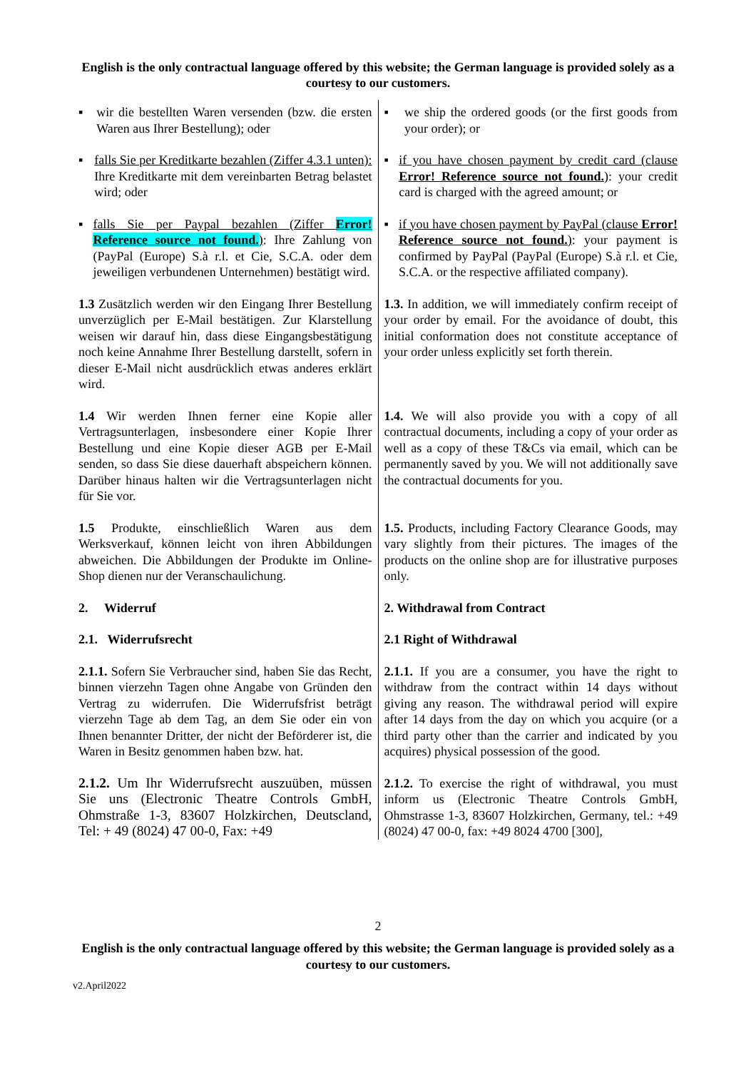English is the only contractual language offered by this website; the German language is provided solely as a courtesy to our customers.
| ▪ wir die bestellten Waren versenden (bzw. die ersten Waren aus Ihrer Bestellung); oder | ▪ we ship the ordered goods (or the first goods from your order); or |
| ▪ falls Sie per Kreditkarte bezahlen (Ziffer 4.3.1 unten): Ihre Kreditkarte mit dem vereinbarten Betrag belastet wird; oder | ▪ if you have chosen payment by credit card (clause Error! Reference source not found. ) : your credit card is charged with the agreed amount; or |
| ▪ falls Sie per Paypal bezahlen (Ziffer Error! Reference source not found. ) : Ihre Zahlung von (PayPal (Europe) S.à r.l. et Cie, S.C.A. oder dem jeweiligen verbundenen Unternehmen) bestätigt wird. | ▪ if you have chosen payment by PayPal (clause Error! Reference source not found. ) : your payment is confirmed by PayPal (PayPal (Europe) S.à r.l. et Cie, S.C.A. or the respective affiliated company). |
| 1.3 Zusätzlich werden wir den Eingang Ihrer Bestellung unverzüglich per E-Mail bestätigen. Zur Klarstellung weisen wir darauf hin, dass diese Eingangsbestätigung noch keine Annahme Ihrer Bestellung darstellt, sofern in dieser E-Mail nicht ausdrücklich etwas anderes erklärt wird. | 1.3. In addition, we will immediately confirm receipt of your order by email. For the avoidance of doubt, this initial conformation does not constitute acceptance of your order unless explicitly set forth therein. |
| 1.4 Wir werden Ihnen ferner eine Kopie aller Vertragsunterlagen, insbesondere einer Kopie Ihrer Bestellung und eine Kopie dieser AGB per E-Mail senden, so dass Sie diese dauerhaft abspeichern können. Darüber hinaus halten wir die Vertragsunterlagen nicht für Sie vor. | 1.4. We will also provide you with a copy of all contractual documents, including a copy of your order as well as a copy of these T&Cs via email, which can be permanently saved by you. We will not additionally save the contractual documents for you. |
| 1.5 Produkte, einschließlich Waren aus dem Werksverkauf, können leicht von ihren Abbildungen abweichen. Die Abbildungen der Produkte im Online-Shop dienen nur der Veranschaulichung. | 1.5. Products, including Factory Clearance Goods, may vary slightly from their pictures. The images of the products on the online shop are for illustrative purposes only. |
| 2. Widerruf | 2. Withdrawal from Contract |
| 2.1. Widerrufsrecht | 2.1 Right of Withdrawal |
| 2.1.1. Sofern Sie Verbraucher sind, haben Sie das Recht, binnen vierzehn Tagen ohne Angabe von Gründen den Vertrag zu widerrufen. Die Widerrufsfrist beträgt vierzehn Tage ab dem Tag, an dem Sie oder ein von Ihnen benannter Dritter, der nicht der Beförderer ist, die Waren in Besitz genommen haben bzw. hat. | 2.1.1. If you are a consumer, you have the right to withdraw from the contract within 14 days without giving any reason. The withdrawal period will expire after 14 days from the day on which you acquire (or a third party other than the carrier and indicated by you acquires) physical possession of the good. |
| 2.1.2. Um Ihr Widerrufsrecht auszuüben, müssen Sie uns (Electronic Theatre Controls GmbH, Ohmstraße 1-3, 83607 Holzkirchen, Deutscland, Tel: + 49 (8024) 47 00-0, Fax: +49 | 2.1.2. To exercise the right of withdrawal, you must inform us (Electronic Theatre Controls GmbH, Ohmstrasse 1-3, 83607 Holzkirchen, Germany, tel.: +49 (8024) 47 00-0, fax: +49 8024 4700 [300], |
2
English is the only contractual language offered by this website; the German language is provided solely as a courtesy to our customers.
v2.April2022